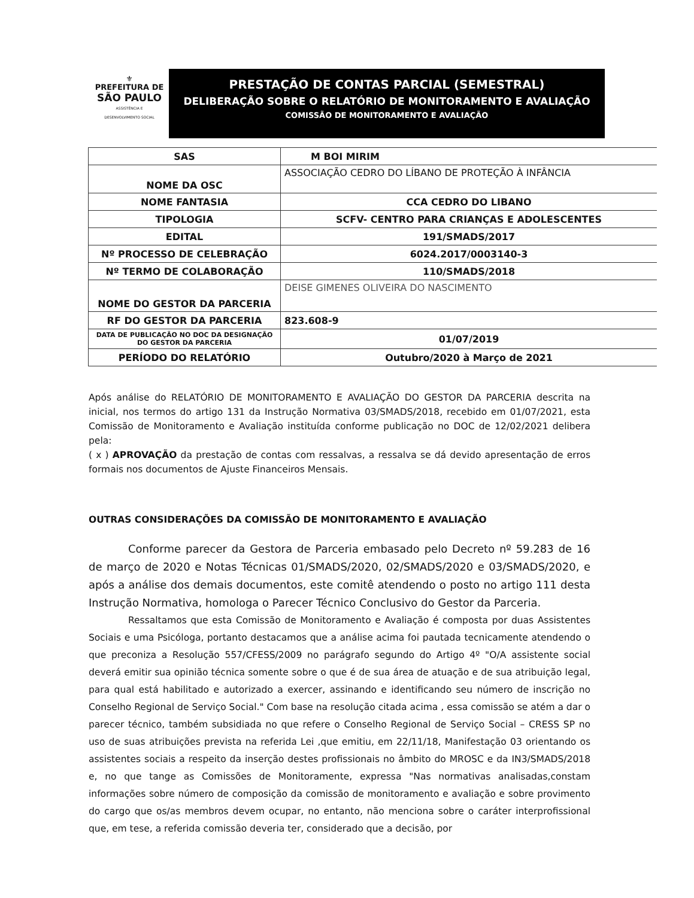⚜
PREFEITURA DE
SÃO PAULO
ASSISTÊNCIA E
DESENVOLVIMENTO SOCIAL
PRESTAÇÃO DE CONTAS PARCIAL (SEMESTRAL)
DELIBERAÇÃO SOBRE O RELATÓRIO DE MONITORAMENTO E AVALIAÇÃO
COMISSÃO DE MONITORAMENTO E AVALIAÇÃO
| SAS | M BOI MIRIM |
| NOME DA OSC | ASSOCIAÇÃO CEDRO DO LÍBANO DE PROTEÇÃO À INFÂNCIA |
| NOME FANTASIA | CCA CEDRO DO LIBANO |
| TIPOLOGIA | SCFV- CENTRO PARA CRIANÇAS E ADOLESCENTES |
| EDITAL | 191/SMADS/2017 |
| Nº PROCESSO DE CELEBRAÇÃO | 6024.2017/0003140-3 |
| Nº TERMO DE COLABORAÇÃO | 110/SMADS/2018 |
| NOME DO GESTOR DA PARCERIA | DEISE GIMENES OLIVEIRA DO NASCIMENTO |
| RF DO GESTOR DA PARCERIA | 823.608-9 |
| DATA DE PUBLICAÇÃO NO DOC DA DESIGNAÇÃO DO GESTOR DA PARCERIA | 01/07/2019 |
| PERÍODO DO RELATÓRIO | Outubro/2020 à Março de 2021 |
Após análise do RELATÓRIO DE MONITORAMENTO E AVALIAÇÃO DO GESTOR DA PARCERIA descrita na inicial, nos termos do artigo 131 da Instrução Normativa 03/SMADS/2018, recebido em 01/07/2021, esta Comissão de Monitoramento e Avaliação instituída conforme publicação no DOC de 12/02/2021 delibera pela:
( x ) APROVAÇÃO da prestação de contas com ressalvas, a ressalva se dá devido apresentação de erros formais nos documentos de Ajuste Financeiros Mensais.
OUTRAS CONSIDERAÇÕES DA COMISSÃO DE MONITORAMENTO E AVALIAÇÃO
Conforme parecer da Gestora de Parceria embasado pelo Decreto nº 59.283 de 16 de março de 2020 e Notas Técnicas 01/SMADS/2020, 02/SMADS/2020 e 03/SMADS/2020, e após a análise dos demais documentos, este comitê atendendo o posto no artigo 111 desta Instrução Normativa, homologa o Parecer Técnico Conclusivo do Gestor da Parceria.
Ressaltamos que esta Comissão de Monitoramento e Avaliação é composta por duas Assistentes Sociais e uma Psicóloga, portanto destacamos que a análise acima foi pautada tecnicamente atendendo o que preconiza a Resolução 557/CFESS/2009 no parágrafo segundo do Artigo 4º "O/A assistente social deverá emitir sua opinião técnica somente sobre o que é de sua área de atuação e de sua atribuição legal, para qual está habilitado e autorizado a exercer, assinando e identificando seu número de inscrição no Conselho Regional de Serviço Social." Com base na resolução citada acima , essa comissão se atém a dar o parecer técnico, também subsidiada no que refere o Conselho Regional de Serviço Social – CRESS SP no uso de suas atribuições prevista na referida Lei ,que emitiu, em 22/11/18, Manifestação 03 orientando os assistentes sociais a respeito da inserção destes profissionais no âmbito do MROSC e da IN3/SMADS/2018 e, no que tange as Comissões de Monitoramente, expressa "Nas normativas analisadas,constam informações sobre número de composição da comissão de monitoramento e avaliação e sobre provimento do cargo que os/as membros devem ocupar, no entanto, não menciona sobre o caráter interprofissional que, em tese, a referida comissão deveria ter, considerado que a decisão, por